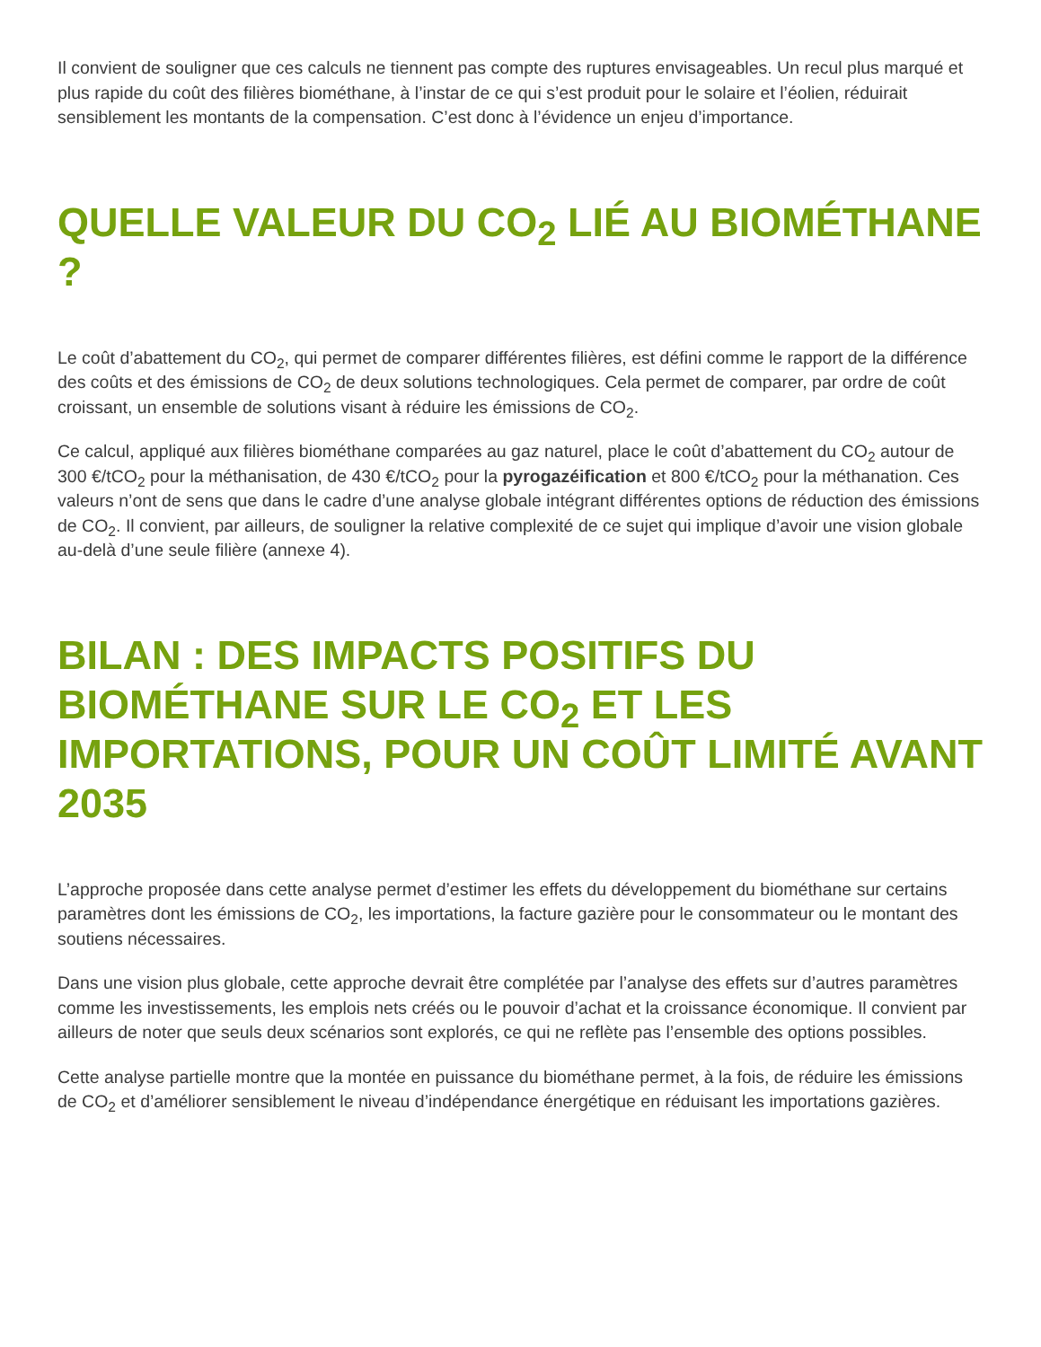Il convient de souligner que ces calculs ne tiennent pas compte des ruptures envisageables. Un recul plus marqué et plus rapide du coût des filières biométhane, à l’instar de ce qui s’est produit pour le solaire et l’éolien, réduirait sensiblement les montants de la compensation. C’est donc à l’évidence un enjeu d’importance.
QUELLE VALEUR DU CO<sub>2</sub> LIÉ AU BIOMÉTHANE ?
Le coût d’abattement du CO<sub>2</sub>, qui permet de comparer différentes filières, est défini comme le rapport de la différence des coûts et des émissions de CO<sub>2</sub> de deux solutions technologiques. Cela permet de comparer, par ordre de coût croissant, un ensemble de solutions visant à réduire les émissions de CO<sub>2</sub>.
Ce calcul, appliqué aux filières biométhane comparées au gaz naturel, place le coût d’abattement du CO<sub>2</sub> autour de 300 €/tCO<sub>2</sub> pour la méthanisation, de 430 €/tCO<sub>2</sub> pour la pyrogazéification et 800 €/tCO<sub>2</sub> pour la méthanation. Ces valeurs n’ont de sens que dans le cadre d’une analyse globale intégrant différentes options de réduction des émissions de CO<sub>2</sub>. Il convient, par ailleurs, de souligner la relative complexité de ce sujet qui implique d’avoir une vision globale au-delà d’une seule filière (annexe 4).
BILAN : DES IMPACTS POSITIFS DU BIOMÉTHANE SUR LE CO<sub>2</sub> ET LES IMPORTATIONS, POUR UN COÛT LIMITÉ AVANT 2035
L’approche proposée dans cette analyse permet d’estimer les effets du développement du biométhane sur certains paramètres dont les émissions de CO<sub>2</sub>, les importations, la facture gazière pour le consommateur ou le montant des soutiens nécessaires.
Dans une vision plus globale, cette approche devrait être complétée par l’analyse des effets sur d’autres paramètres comme les investissements, les emplois nets créés ou le pouvoir d’achat et la croissance économique. Il convient par ailleurs de noter que seuls deux scénarios sont explorés, ce qui ne reflète pas l’ensemble des options possibles.
Cette analyse partielle montre que la montée en puissance du biométhane permet, à la fois, de réduire les émissions de CO<sub>2</sub> et d’améliorer sensiblement le niveau d’indépendance énergétique en réduisant les importations gazières.